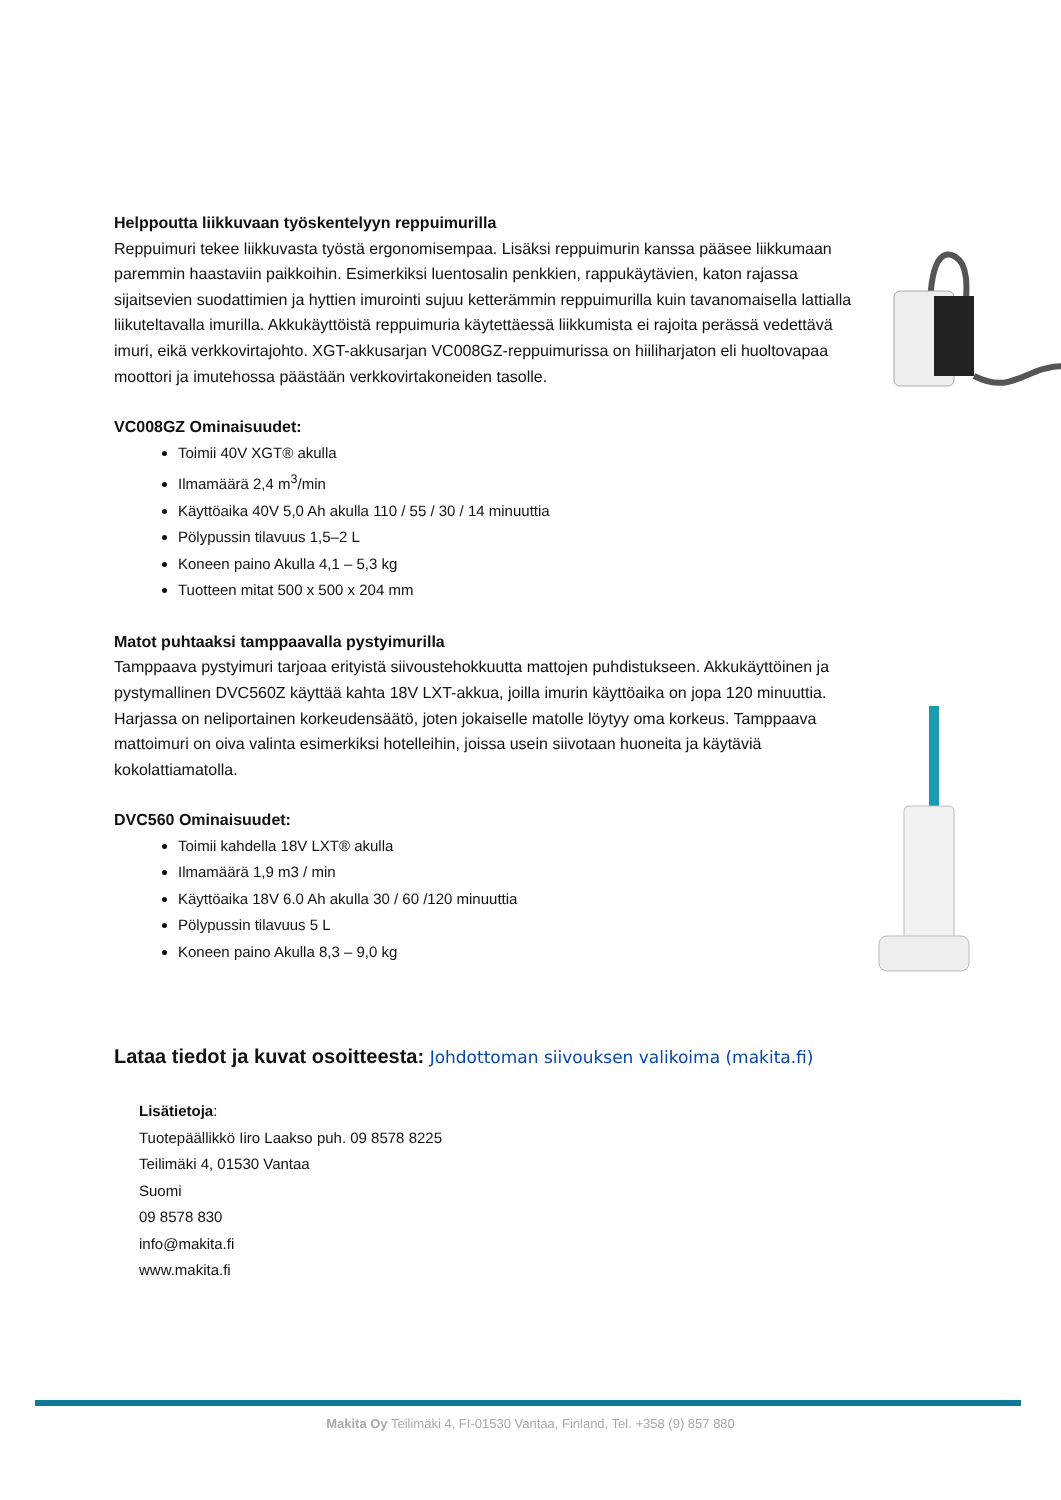Helppoutta liikkuvaan työskentelyyn reppuimurilla
Reppuimuri tekee liikkuvasta työstä ergonomisempaa. Lisäksi reppuimurin kanssa pääsee liikkumaan paremmin haastaviin paikkoihin. Esimerkiksi luentosalin penkkien, rappukäytävien, katon rajassa sijaitsevien suodattimien ja hyttien imurointi sujuu ketterämmin reppuimurilla kuin tavanomaisella lattialla liikuteltavalla imurilla. Akkukäyttöistä reppuimuria käytettäessä liikkumista ei rajoita perässä vedettävä imuri, eikä verkkovirtajohto. XGT-akkusarjan VC008GZ-reppuimurissa on hiiliharjaton eli huoltovapaa moottori ja imutehossa päästään verkkovirtakoneiden tasolle.
VC008GZ Ominaisuudet:
Toimii 40V XGT® akulla
Ilmamäärä 2,4 m<sup>3</sup>/min
Käyttöaika 40V 5,0 Ah akulla 110 / 55 / 30 / 14 minuuttia
Pölypussin tilavuus 1,5–2 L
Koneen paino Akulla 4,1 – 5,3 kg
Tuotteen mitat 500 x 500 x 204 mm
Matot puhtaaksi tamppaavalla pystyimurilla
Tamppaava pystyimuri tarjoaa erityistä siivoustehokkuutta mattojen puhdistukseen. Akkukäyttöinen ja pystymallinen DVC560Z käyttää kahta 18V LXT-akkua, joilla imurin käyttöaika on jopa 120 minuuttia.
Harjassa on neliportainen korkeudensäätö, joten jokaiselle matolle löytyy oma korkeus. Tamppaava mattoimuri on oiva valinta esimerkiksi hotelleihin, joissa usein siivotaan huoneita ja käytäviä kokolattiamatolla.
DVC560 Ominaisuudet:
Toimii kahdella 18V LXT® akulla
Ilmamäärä 1,9 m3 / min
Käyttöaika 18V 6.0 Ah akulla 30 / 60 /120 minuuttia
Pölypussin tilavuus 5 L
Koneen paino Akulla 8,3 – 9,0 kg
Lataa tiedot ja kuvat osoitteesta: Johdottoman siivouksen valikoima (makita.fi)
Lisätietoja:
Tuotepäällikkö Iiro Laakso puh. 09 8578 8225
Teilimäki 4, 01530 Vantaa
Suomi
09 8578 830
info@makita.fi
www.makita.fi
Makita Oy Teilimäki 4, FI-01530 Vantaa, Finland, Tel. +358 (9) 857 880